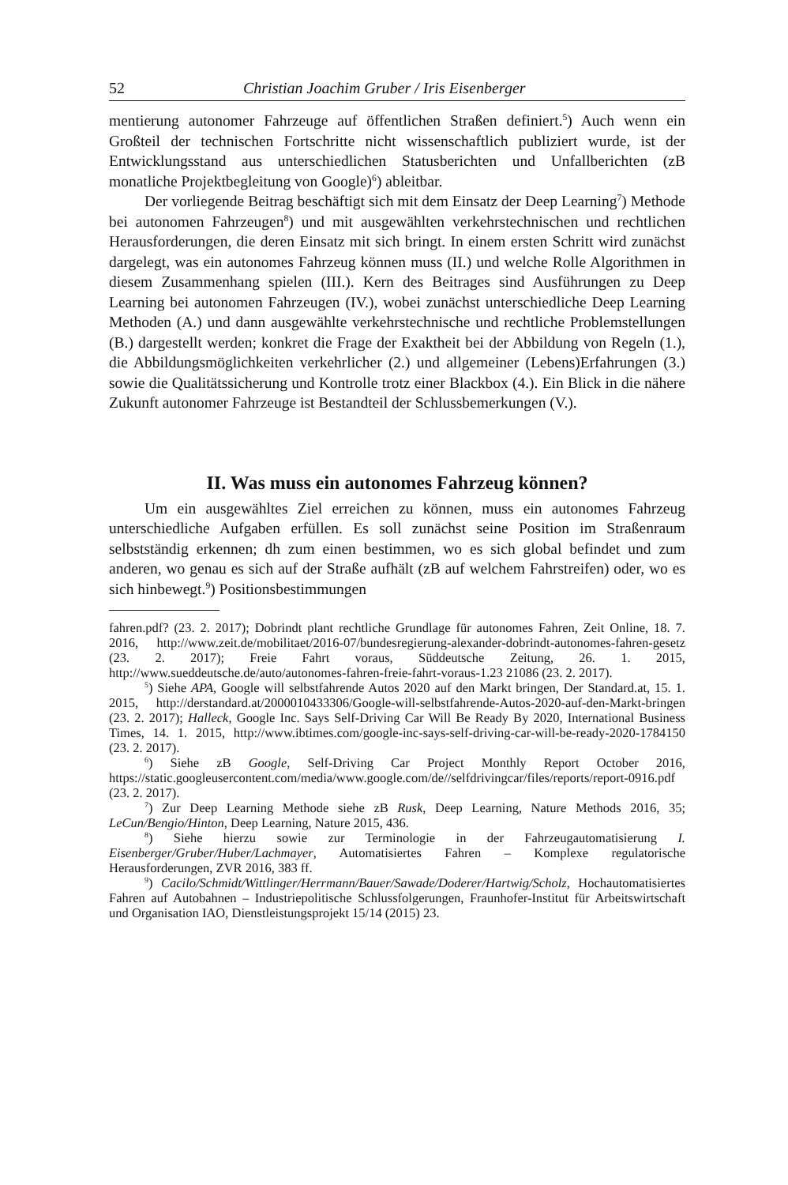52 Christian Joachim Gruber / Iris Eisenberger
mentierung autonomer Fahrzeuge auf öffentlichen Straßen definiert.<sup>5</sup>) Auch wenn ein Großteil der technischen Fortschritte nicht wissenschaftlich publiziert wurde, ist der Entwicklungsstand aus unterschiedlichen Statusberichten und Unfallberichten (zB monatliche Projektbegleitung von Google)<sup>6</sup>) ableitbar.
Der vorliegende Beitrag beschäftigt sich mit dem Einsatz der Deep Learning<sup>7</sup>) Methode bei autonomen Fahrzeugen<sup>8</sup>) und mit ausgewählten verkehrstechnischen und rechtlichen Herausforderungen, die deren Einsatz mit sich bringt. In einem ersten Schritt wird zunächst dargelegt, was ein autonomes Fahrzeug können muss (II.) und welche Rolle Algorithmen in diesem Zusammenhang spielen (III.). Kern des Beitrages sind Ausführungen zu Deep Learning bei autonomen Fahrzeugen (IV.), wobei zunächst unterschiedliche Deep Learning Methoden (A.) und dann ausgewählte verkehrstechnische und rechtliche Problemstellungen (B.) dargestellt werden; konkret die Frage der Exaktheit bei der Abbildung von Regeln (1.), die Abbildungsmöglichkeiten verkehrlicher (2.) und allgemeiner (Lebens)Erfahrungen (3.) sowie die Qualitätssicherung und Kontrolle trotz einer Blackbox (4.). Ein Blick in die nähere Zukunft autonomer Fahrzeuge ist Bestandteil der Schlussbemerkungen (V.).
II. Was muss ein autonomes Fahrzeug können?
Um ein ausgewähltes Ziel erreichen zu können, muss ein autonomes Fahrzeug unterschiedliche Aufgaben erfüllen. Es soll zunächst seine Position im Straßenraum selbstständig erkennen; dh zum einen bestimmen, wo es sich global befindet und zum anderen, wo genau es sich auf der Straße aufhält (zB auf welchem Fahrstreifen) oder, wo es sich hinbewegt.<sup>9</sup>) Positionsbestimmungen
fahren.pdf? (23. 2. 2017); Dobrindt plant rechtliche Grundlage für autonomes Fahren, Zeit Online, 18. 7. 2016, http://www.zeit.de/mobilitaet/2016-07/bundesregierung-alexander-dobrindt-autonomes-fahren-gesetz (23. 2. 2017); Freie Fahrt voraus, Süddeutsche Zeitung, 26. 1. 2015, http://www.sueddeutsche.de/auto/autonomes-fahren-freie-fahrt-voraus-1.23 21086 (23. 2. 2017).
<sup>5</sup>) Siehe APA, Google will selbstfahrende Autos 2020 auf den Markt bringen, Der Standard.at, 15. 1. 2015, http://derstandard.at/2000010433306/Google-will-selbstfahrende-Autos-2020-auf-den-Markt-bringen (23. 2. 2017); Halleck, Google Inc. Says Self-Driving Car Will Be Ready By 2020, International Business Times, 14. 1. 2015, http://www.ibtimes.com/google-inc-says-self-driving-car-will-be-ready-2020-1784150 (23. 2. 2017).
<sup>6</sup>) Siehe zB Google, Self-Driving Car Project Monthly Report October 2016, https://static.googleusercontent.com/media/www.google.com/de//selfdrivingcar/files/reports/report-0916.pdf (23. 2. 2017).
<sup>7</sup>) Zur Deep Learning Methode siehe zB Rusk, Deep Learning, Nature Methods 2016, 35; LeCun/Bengio/Hinton, Deep Learning, Nature 2015, 436.
<sup>8</sup>) Siehe hierzu sowie zur Terminologie in der Fahrzeugautomatisierung I. Eisenberger/Gruber/Huber/Lachmayer, Automatisiertes Fahren – Komplexe regulatorische Herausforderungen, ZVR 2016, 383 ff.
<sup>9</sup>) Cacilo/Schmidt/Wittlinger/Herrmann/Bauer/Sawade/Doderer/Hartwig/Scholz, Hochautomatisiertes Fahren auf Autobahnen – Industriepolitische Schlussfolgerungen, Fraunhofer-Institut für Arbeitswirtschaft und Organisation IAO, Dienstleistungsprojekt 15/14 (2015) 23.